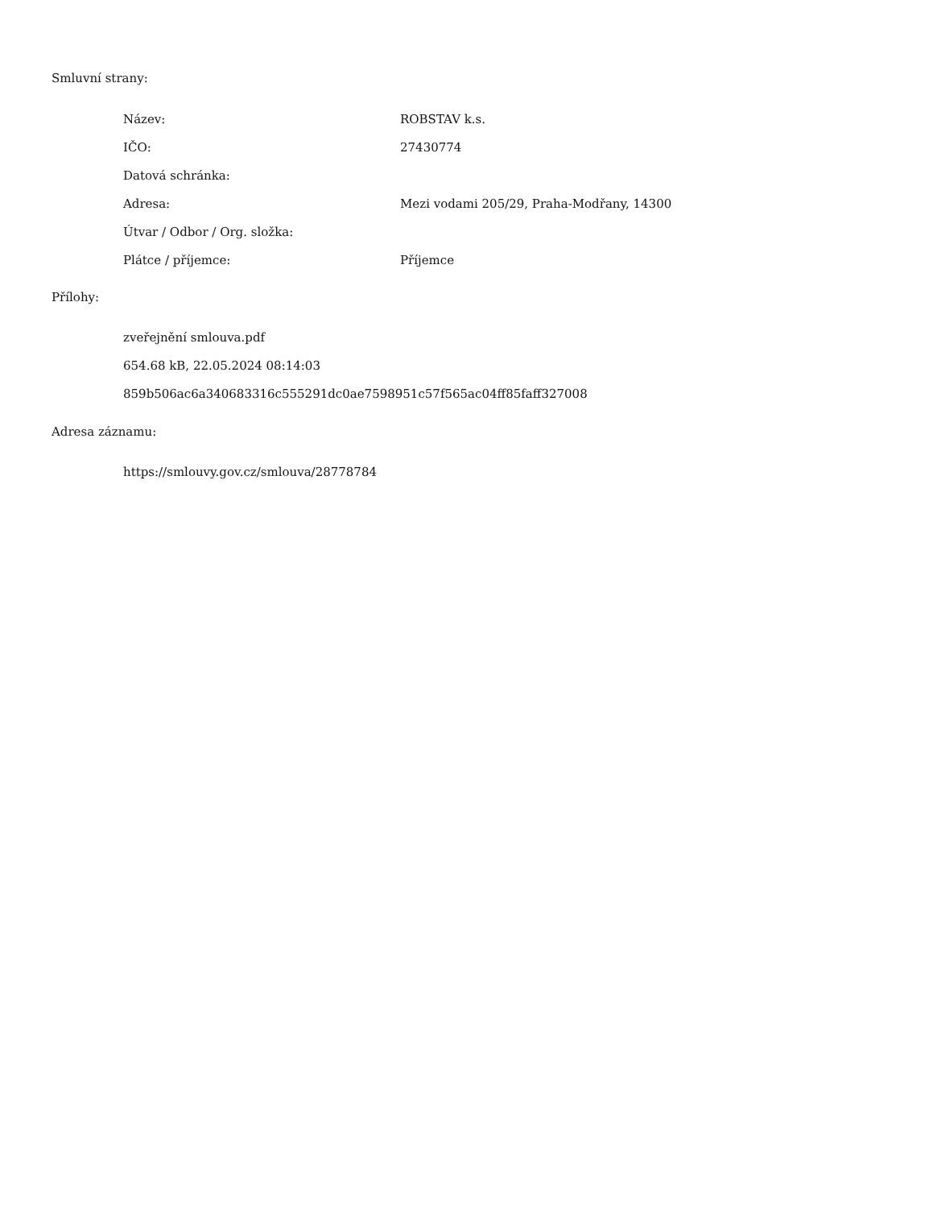Smluvní strany:
| Název: | ROBSTAV k.s. |
| IČO: | 27430774 |
| Datová schránka: | |
| Adresa: | Mezi vodami 205/29, Praha-Modřany, 14300 |
| Útvar / Odbor / Org. složka: | |
| Plátce / příjemce: | Příjemce |
Přílohy:
zveřejnění smlouva.pdf
654.68 kB, 22.05.2024 08:14:03
859b506ac6a340683316c555291dc0ae7598951c57f565ac04ff85faff327008
Adresa záznamu:
https://smlouvy.gov.cz/smlouva/28778784